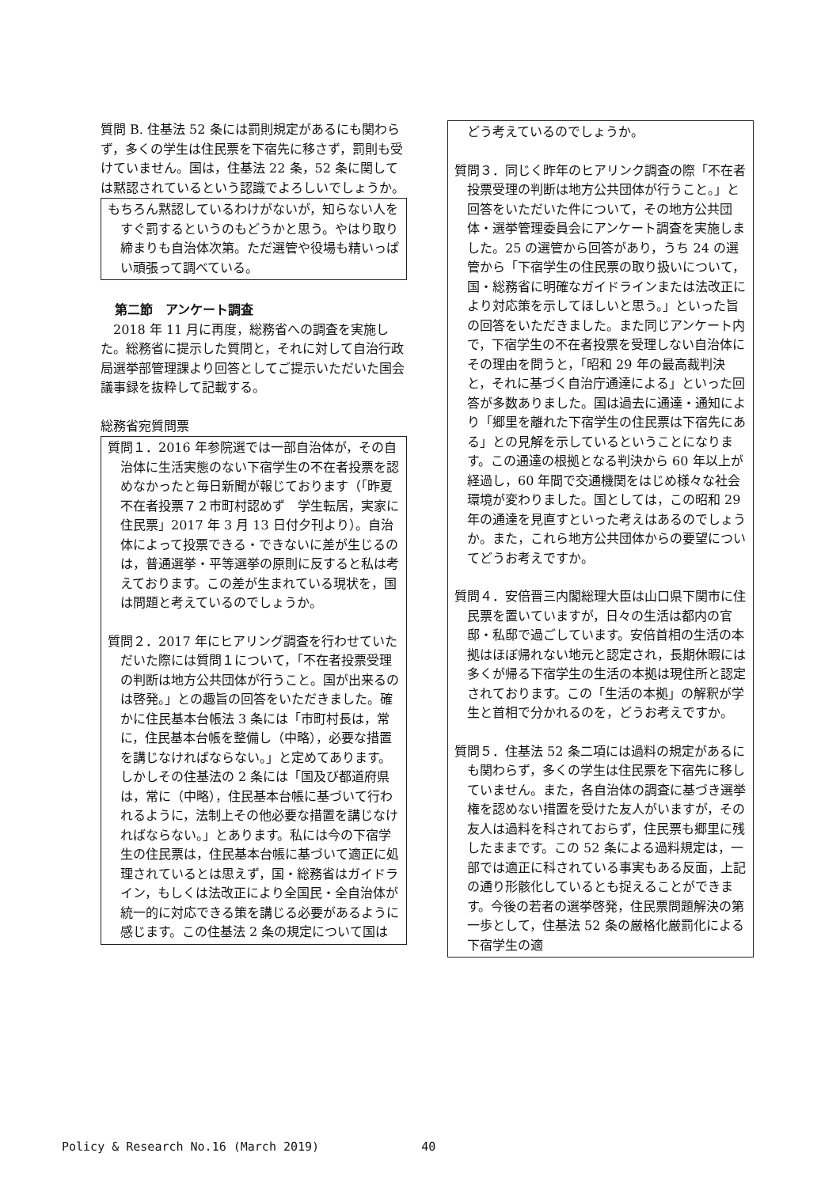質問 B. 住基法 52 条には罰則規定があるにも関わらず，多くの学生は住民票を下宿先に移さず，罰則も受けていません。国は，住基法 22 条，52 条に関しては黙認されているという認識でよろしいでしょうか。
もちろん黙認しているわけがないが，知らない人をすぐ罰するというのもどうかと思う。やはり取り締まりも自治体次第。ただ選管や役場も精いっぱい頑張って調べている。
第二節　アンケート調査
　2018 年 11 月に再度，総務省への調査を実施した。総務省に提示した質問と，それに対して自治行政局選挙部管理課より回答としてご提示いただいた国会議事録を抜粋して記載する。
総務省宛質問票
質問１．2016 年参院選では一部自治体が，その自治体に生活実態のない下宿学生の不在者投票を認めなかったと毎日新聞が報じております（「昨夏　不在者投票７２市町村認めず　学生転居，実家に住民票」2017 年 3 月 13 日付夕刊より）。自治体によって投票できる・できないに差が生じるのは，普通選挙・平等選挙の原則に反すると私は考えております。この差が生まれている現状を，国は問題と考えているのでしょうか。
質問２．2017 年にヒアリング調査を行わせていただいた際には質問１について，「不在者投票受理の判断は地方公共団体が行うこと。国が出来るのは啓発。」との趣旨の回答をいただきました。確かに住民基本台帳法 3 条には「市町村長は，常に，住民基本台帳を整備し（中略），必要な措置を講じなければならない。」と定めてあります。しかしその住基法の 2 条には「国及び都道府県は，常に（中略），住民基本台帳に基づいて行われるように，法制上その他必要な措置を講じなければならない。」とあります。私には今の下宿学生の住民票は，住民基本台帳に基づいて適正に処理されているとは思えず，国・総務省はガイドライン，もしくは法改正により全国民・全自治体が統一的に対応できる策を講じる必要があるように感じます。この住基法 2 条の規定について国は
　どう考えているのでしょうか。
質問３．同じく昨年のヒアリンク調査の際「不在者投票受理の判断は地方公共団体が行うこと。」と回答をいただいた件について，その地方公共団体・選挙管理委員会にアンケート調査を実施しました。25 の選管から回答があり，うち 24 の選管から「下宿学生の住民票の取り扱いについて，国・総務省に明確なガイドラインまたは法改正により対応策を示してほしいと思う。」といった旨の回答をいただきました。また同じアンケート内で，下宿学生の不在者投票を受理しない自治体にその理由を問うと，「昭和 29 年の最高裁判決と，それに基づく自治庁通達による」といった回答が多数ありました。国は過去に通達・通知により「郷里を離れた下宿学生の住民票は下宿先にある」との見解を示しているということになります。この通達の根拠となる判決から 60 年以上が経過し，60 年間で交通機関をはじめ様々な社会環境が変わりました。国としては，この昭和 29 年の通達を見直すといった考えはあるのでしょうか。また，これら地方公共団体からの要望についてどうお考えですか。
質問４．安倍晋三内閣総理大臣は山口県下関市に住民票を置いていますが，日々の生活は都内の官邸・私邸で過ごしています。安倍首相の生活の本拠はほぼ帰れない地元と認定され，長期休暇には多くが帰る下宿学生の生活の本拠は現住所と認定されております。この「生活の本拠」の解釈が学生と首相で分かれるのを，どうお考えですか。
質問５．住基法 52 条二項には過料の規定があるにも関わらず，多くの学生は住民票を下宿先に移していません。また，各自治体の調査に基づき選挙権を認めない措置を受けた友人がいますが，その友人は過料を科されておらず，住民票も郷里に残したままです。この 52 条による過料規定は，一部では適正に科されている事実もある反面，上記の通り形骸化しているとも捉えることができます。今後の若者の選挙啓発，住民票問題解決の第一歩として，住基法 52 条の厳格化厳罰化による下宿学生の適
Policy & Research No.16 (March 2019) 40